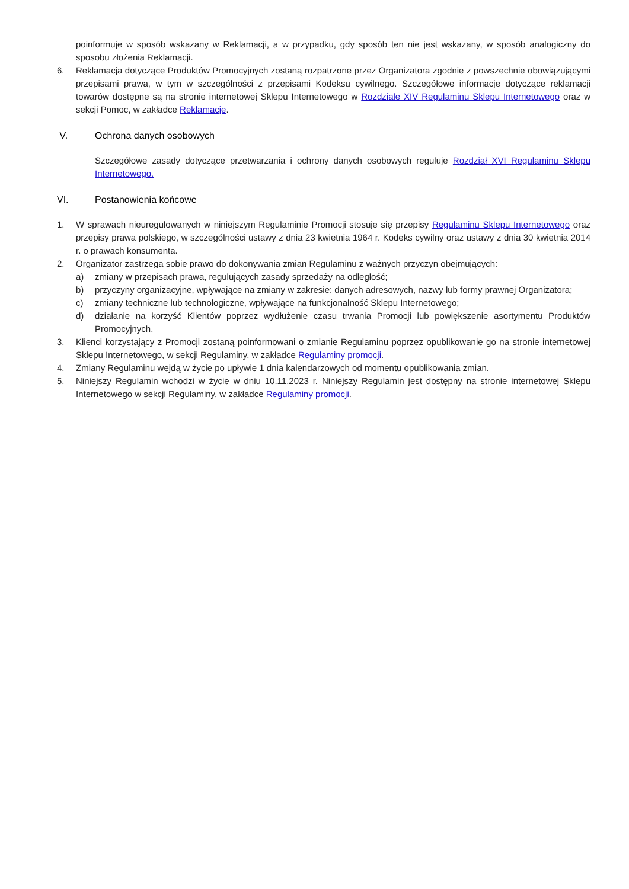poinformuje w sposób wskazany w Reklamacji, a w przypadku, gdy sposób ten nie jest wskazany, w sposób analogiczny do sposobu złożenia Reklamacji.
6. Reklamacja dotyczące Produktów Promocyjnych zostaną rozpatrzone przez Organizatora zgodnie z powszechnie obowiązującymi przepisami prawa, w tym w szczególności z przepisami Kodeksu cywilnego. Szczegółowe informacje dotyczące reklamacji towarów dostępne są na stronie internetowej Sklepu Internetowego w Rozdziale XIV Regulaminu Sklepu Internetowego oraz w sekcji Pomoc, w zakładce Reklamacje.
V. Ochrona danych osobowych
Szczegółowe zasady dotyczące przetwarzania i ochrony danych osobowych reguluje Rozdział XVI Regulaminu Sklepu Internetowego.
VI. Postanowienia końcowe
1. W sprawach nieuregulowanych w niniejszym Regulaminie Promocji stosuje się przepisy Regulaminu Sklepu Internetowego oraz przepisy prawa polskiego, w szczególności ustawy z dnia 23 kwietnia 1964 r. Kodeks cywilny oraz ustawy z dnia 30 kwietnia 2014 r. o prawach konsumenta.
2. Organizator zastrzega sobie prawo do dokonywania zmian Regulaminu z ważnych przyczyn obejmujących:
a) zmiany w przepisach prawa, regulujących zasady sprzedaży na odległość;
b) przyczyny organizacyjne, wpływające na zmiany w zakresie: danych adresowych, nazwy lub formy prawnej Organizatora;
c) zmiany techniczne lub technologiczne, wpływające na funkcjonalność Sklepu Internetowego;
d) działanie na korzyść Klientów poprzez wydłużenie czasu trwania Promocji lub powiększenie asortymentu Produktów Promocyjnych.
3. Klienci korzystający z Promocji zostaną poinformowani o zmianie Regulaminu poprzez opublikowanie go na stronie internetowej Sklepu Internetowego, w sekcji Regulaminy, w zakładce Regulaminy promocji.
4. Zmiany Regulaminu wejdą w życie po upływie 1 dnia kalendarzowych od momentu opublikowania zmian.
5. Niniejszy Regulamin wchodzi w życie w dniu 10.11.2023 r. Niniejszy Regulamin jest dostępny na stronie internetowej Sklepu Internetowego w sekcji Regulaminy, w zakładce Regulaminy promocji.